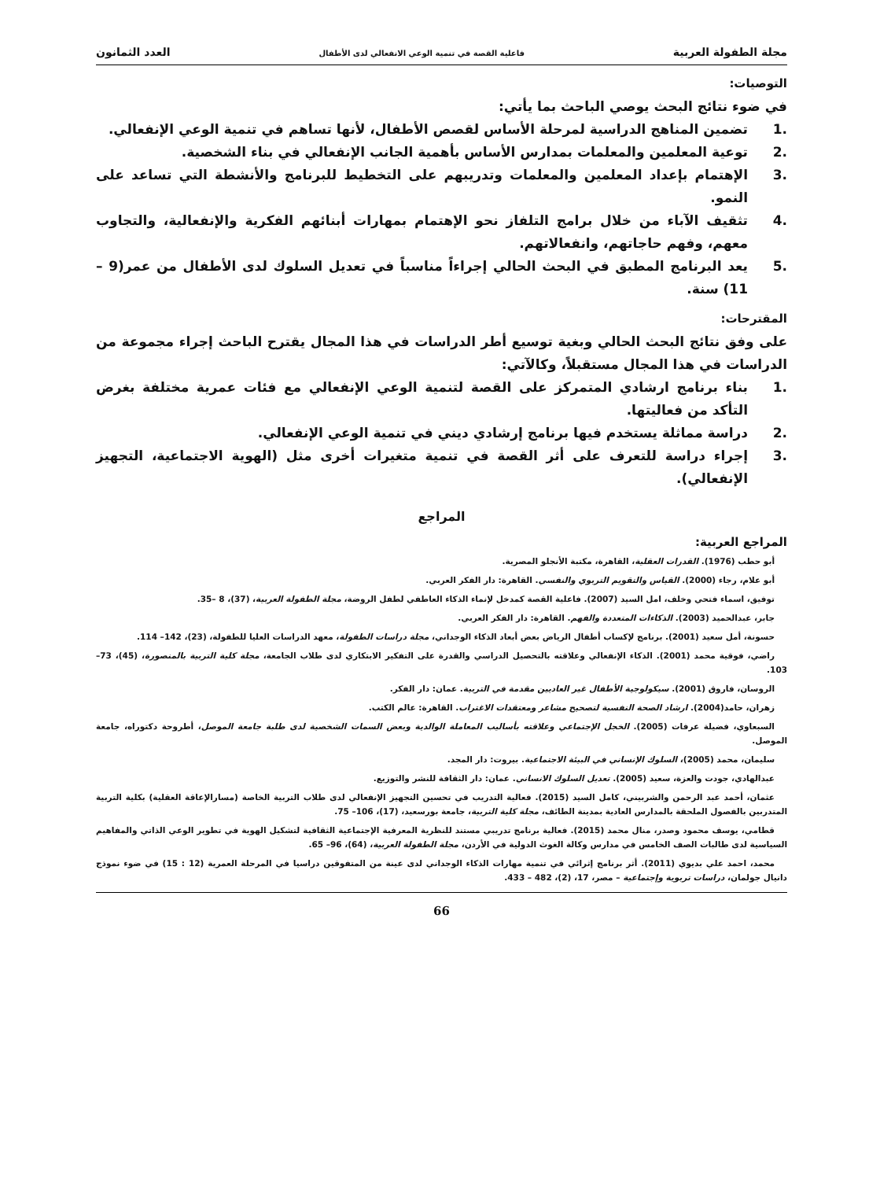مجلة الطفولة العربية فاعلية القصة في تنمية الوعي الانفعالي لدى الأطفال العدد الثمانون
التوصيات:
في ضوء نتائج البحث يوصي الباحث بما يأتي:
.1 تضمين المناهج الدراسية لمرحلة الأساس لقصص الأطفال، لأنها تساهم في تنمية الوعي الإنفعالي.
.2 توعية المعلمين والمعلمات بمدارس الأساس بأهمية الجانب الإنفعالي في بناء الشخصية.
.3 الإهتمام بإعداد المعلمين والمعلمات وتدريبهم على التخطيط للبرنامج والأنشطة التي تساعد على النمو.
.4 تثقيف الآباء من خلال برامج التلفاز نحو الإهتمام بمهارات أبنائهم الفكرية والإنفعالية، والتجاوب معهم، وفهم حاجاتهم، وانفعالاتهم.
.5 يعد البرنامج المطبق في البحث الحالي إجراءاً مناسباً في تعديل السلوك لدى الأطفال من عمر(9 – 11) سنة.
المقترحات:
على وفق نتائج البحث الحالي وبغية توسيع أطر الدراسات في هذا المجال يقترح الباحث إجراء مجموعة من الدراسات في هذا المجال مستقبلاً، وكالآتي:
.1 بناء برنامج ارشادي المتمركز على القصة لتنمية الوعي الإنفعالي مع فئات عمرية مختلفة بغرض التأكد من فعاليتها.
.2 دراسة مماثلة يستخدم فيها برنامج إرشادي ديني في تنمية الوعي الإنفعالي.
.3 إجراء دراسة للتعرف على أثر القصة في تنمية متغيرات أخرى مثل (الهوية الاجتماعية، التجهيز الإنفعالي).
المراجع
المراجع العربية:
أبو حطب (1976). القدرات العقلية، القاهرة، مكتبة الأنجلو المصرية.
أبو علام، رجاء (2000). القياس والتقويم التربوي والنفسي. القاهرة: دار الفكر العربي.
توفيق، اسماء فتحي وخلف، امل السيد (2007). فاعلية القصة كمدخل لإنماء الذكاء العاطفي لطفل الروضة، مجلة الطفولة العربية، (37)، 8 –35.
جابر، عبدالحميد (2003). الذكاءات المتعددة والفهم. القاهرة: دار الفكر العربي.
حسونة، أمل سعيد (2001). برنامج لإكساب أطفال الرياض بعض أبعاد الذكاء الوجداني، مجلة دراسات الطفولة، معهد الدراسات العليا للطفولة، (23)، 142– 114.
راضي، فوقية محمد (2001). الذكاء الإنفعالي وعلاقته بالتحصيل الدراسي والقدرة على التفكير الابتكاري لدى طلاب الجامعة، مجلة كلية التربية بالمنصورة، (45)، 73– 103.
الروسان، فاروق (2001). سيكولوجية الأطفال غير العاديين مقدمة في التربية. عمان: دار الفكر.
زهران، حامد(2004). ارشاد الصحة النفسية لتصحيح مشاعر ومعتقدات الاغتراب. القاهرة: عالم الكتب.
السبعاوي، فضيلة عرفات (2005). الخجل الإجتماعي وعلاقته بأساليب المعاملة الوالدية وبعض السمات الشخصية لدى طلبة جامعة الموصل، أطروحة دكتوراه، جامعة الموصل.
سليمان، محمد (2005)، السلوك الإنساني في البيئة الاجتماعية. بيروت: دار المجد.
عبدالهادي، جودت والعزة، سعيد (2005). تعديل السلوك الانساني. عمان: دار الثقافة للنشر والتوزيع.
عثمان، أحمد عبد الرحمن والشربيني، كامل السيد (2015). فعالية التدريب في تحسين التجهيز الإنفعالي لدى طلاب التربية الخاصة (مسارالإعاقة العقلية) بكلية التربية المتدربين بالفصول الملحقة بالمدارس العادية بمدينة الطائف، مجلة كلية التربية، جامعة بورسعيد، (17)، 106– 75.
قطامي، يوسف محمود وصدر، منال محمد (2015). فعالية برنامج تدريبي مستند للنظرية المعرفية الإجتماعية الثقافية لتشكيل الهوية في تطوير الوعي الذاتي والمفاهيم السياسية لدى طالبات الصف الخامس في مدارس وكالة الغوث الدولية في الأردن، مجلة الطفولة العربية، (64)، 96– 65.
محمد، احمد علي بديوي (2011). أثر برنامج إثرائي في تنمية مهارات الذكاء الوجداني لدى عينة من المتفوقين دراسيا في المرحلة العمرية (12 : 15) في ضوء نموذج دانيال جولمان، دراسات تربوية وإجتماعية – مصر، 17، (2)، 482 – 433.
66